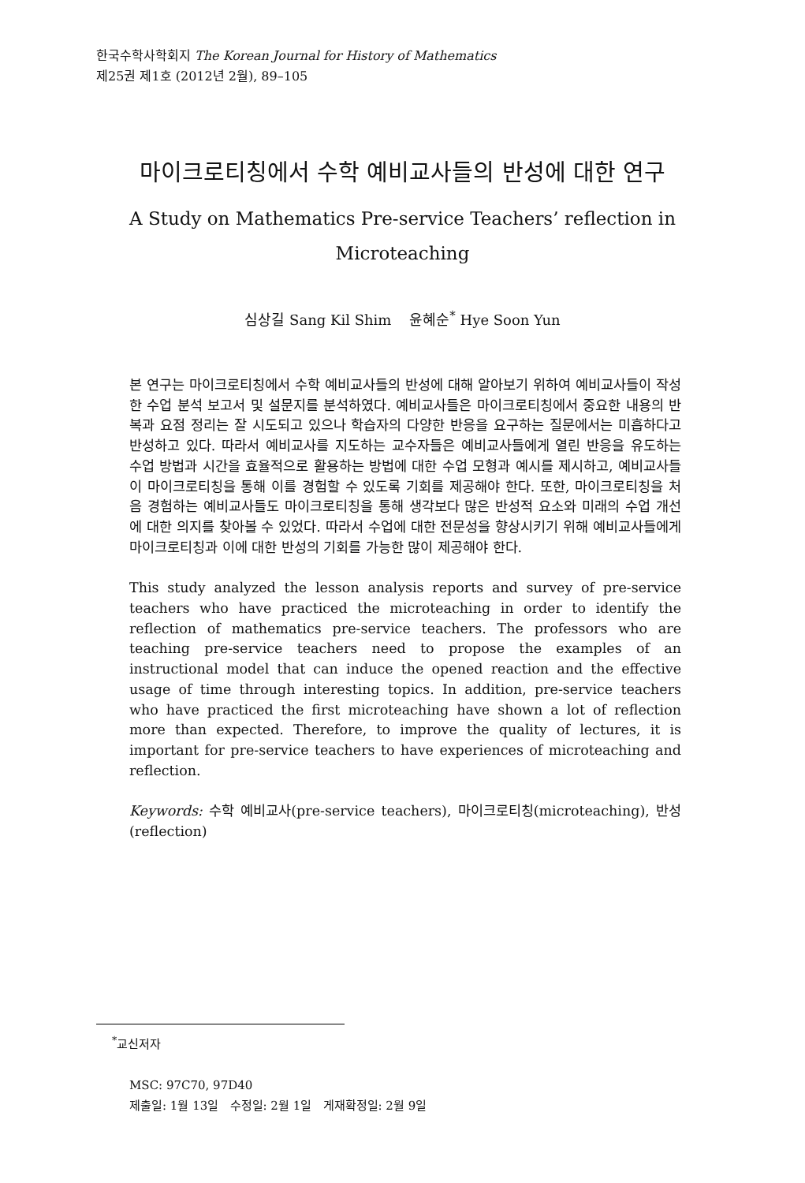한국수학사학회지 The Korean Journal for History of Mathematics
제25권 제1호 (2012년 2월), 89–105
마이크로티칭에서 수학 예비교사들의 반성에 대한 연구
A Study on Mathematics Pre-service Teachers’ reflection in
Microteaching
심상길 Sang Kil Shim 윤혜순<sup>*</sup> Hye Soon Yun
본 연구는 마이크로티칭에서 수학 예비교사들의 반성에 대해 알아보기 위하여 예비교사들이 작성한 수업 분석 보고서 및 설문지를 분석하였다. 예비교사들은 마이크로티칭에서 중요한 내용의 반복과 요점 정리는 잘 시도되고 있으나 학습자의 다양한 반응을 요구하는 질문에서는 미흡하다고 반성하고 있다. 따라서 예비교사를 지도하는 교수자들은 예비교사들에게 열린 반응을 유도하는 수업 방법과 시간을 효율적으로 활용하는 방법에 대한 수업 모형과 예시를 제시하고, 예비교사들이 마이크로티칭을 통해 이를 경험할 수 있도록 기회를 제공해야 한다. 또한, 마이크로티칭을 처음 경험하는 예비교사들도 마이크로티칭을 통해 생각보다 많은 반성적 요소와 미래의 수업 개선에 대한 의지를 찾아볼 수 있었다. 따라서 수업에 대한 전문성을 향상시키기 위해 예비교사들에게 마이크로티칭과 이에 대한 반성의 기회를 가능한 많이 제공해야 한다.
This study analyzed the lesson analysis reports and survey of pre-service teachers who have practiced the microteaching in order to identify the reflection of mathematics pre-service teachers. The professors who are teaching pre-service teachers need to propose the examples of an instructional model that can induce the opened reaction and the effective usage of time through interesting topics. In addition, pre-service teachers who have practiced the first microteaching have shown a lot of reflection more than expected. Therefore, to improve the quality of lectures, it is important for pre-service teachers to have experiences of microteaching and reflection.
Keywords: 수학 예비교사(pre-service teachers), 마이크로티칭(microteaching), 반성(reflection)
<sup>*</sup> 교신저자
MSC: 97C70, 97D40
제출일: 1월 13일 수정일: 2월 1일 게재확정일: 2월 9일